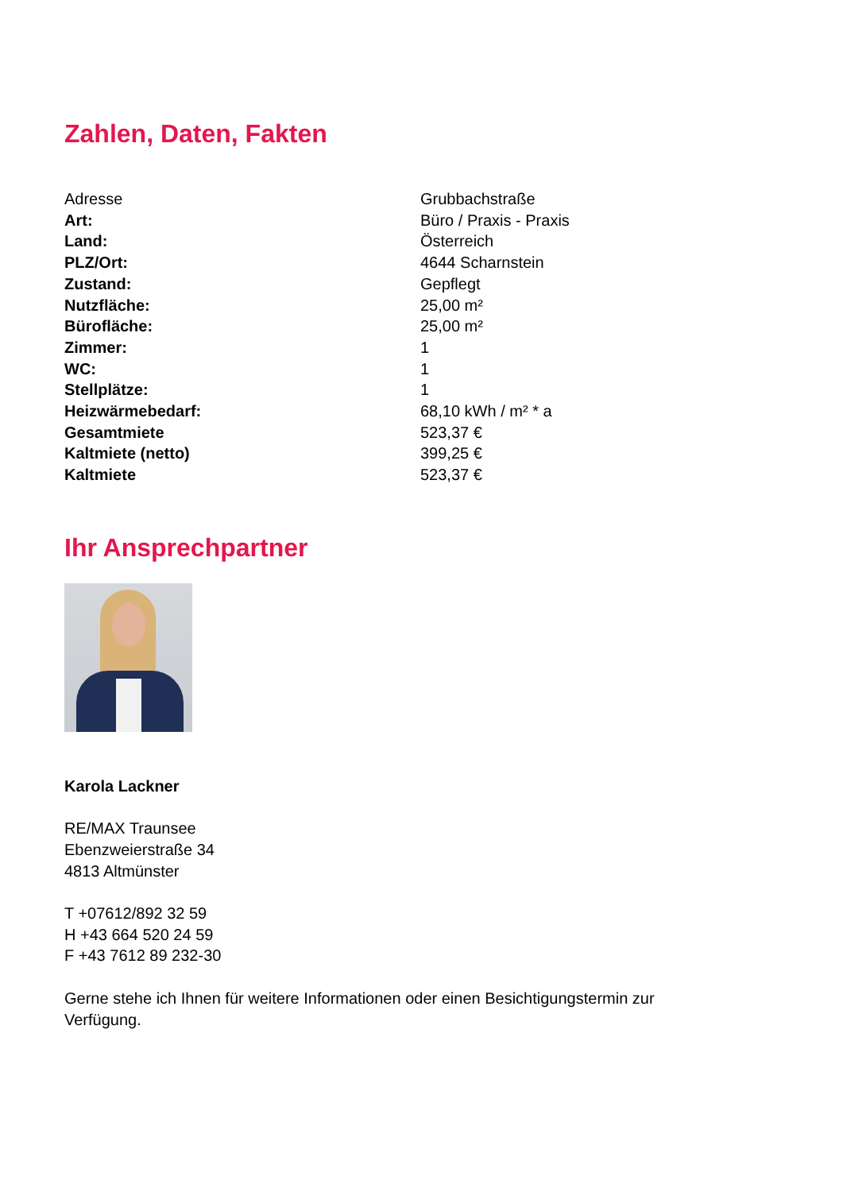Zahlen, Daten, Fakten
| Adresse | Grubbachstraße |
| Art: | Büro / Praxis - Praxis |
| Land: | Österreich |
| PLZ/Ort: | 4644 Scharnstein |
| Zustand: | Gepflegt |
| Nutzfläche: | 25,00 m² |
| Bürofläche: | 25,00 m² |
| Zimmer: | 1 |
| WC: | 1 |
| Stellplätze: | 1 |
| Heizwärmebedarf: | 68,10 kWh / m² * a |
| Gesamtmiete | 523,37 € |
| Kaltmiete (netto) | 399,25 € |
| Kaltmiete | 523,37 € |
Ihr Ansprechpartner
Karola Lackner
RE/MAX Traunsee
Ebenzweierstraße 34
4813 Altmünster
T +07612/892 32 59
H +43 664 520 24 59
F +43 7612 89 232-30
Gerne stehe ich Ihnen für weitere Informationen oder einen Besichtigungstermin zur
Verfügung.